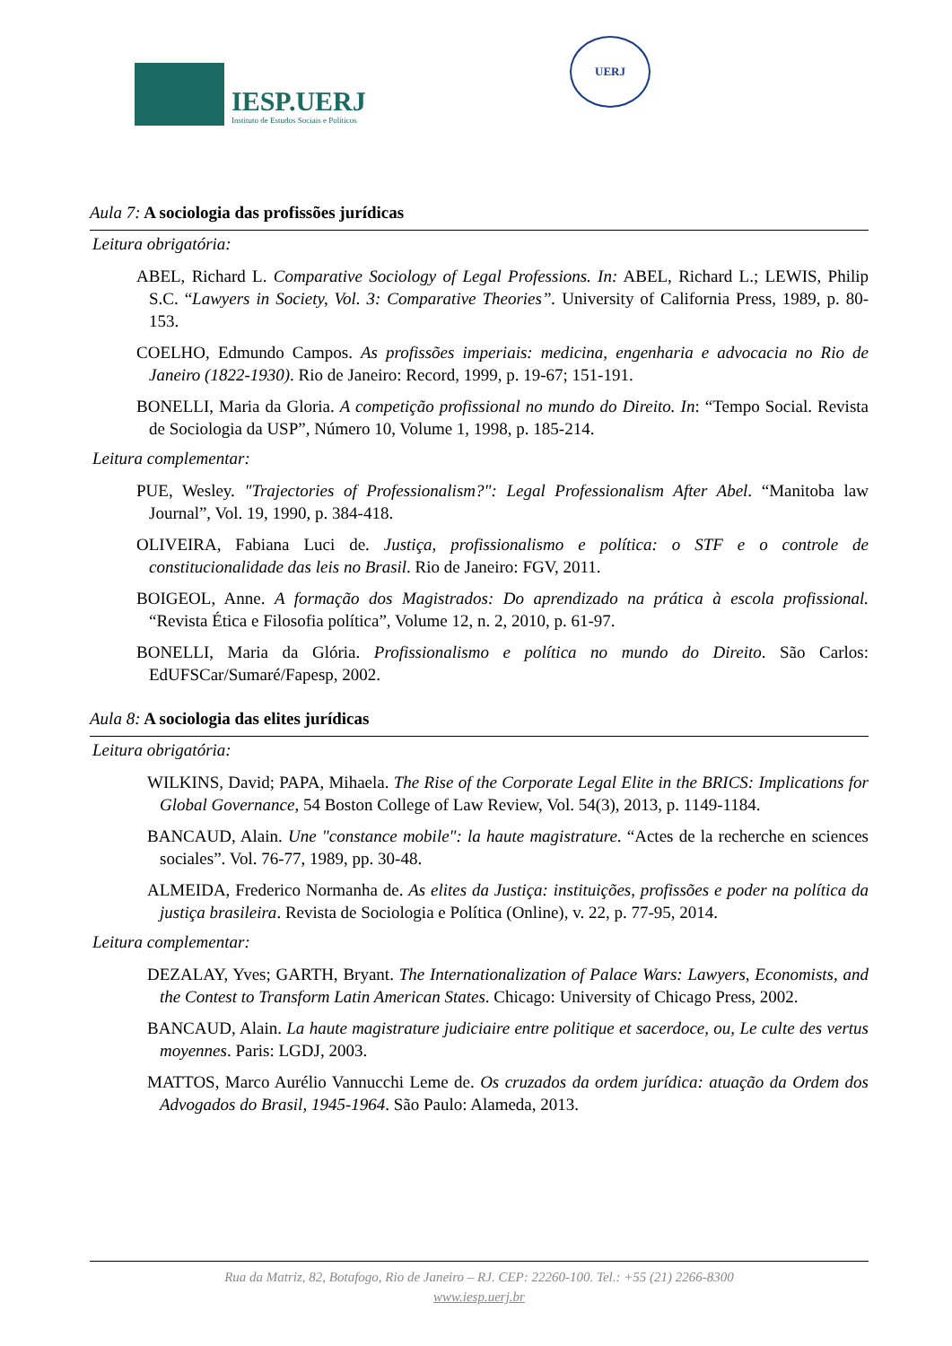IESP.UERJ
Instituto de Estudos Sociais e Políticos
UERJ
Aula 7: A sociologia das profissões jurídicas
Leitura obrigatória:
ABEL, Richard L. Comparative Sociology of Legal Professions. In: ABEL, Richard L.; LEWIS, Philip S.C. “Lawyers in Society, Vol. 3: Comparative Theories”. University of California Press, 1989, p. 80-153.
COELHO, Edmundo Campos. As profissões imperiais: medicina, engenharia e advocacia no Rio de Janeiro (1822-1930). Rio de Janeiro: Record, 1999, p. 19-67; 151-191.
BONELLI, Maria da Gloria. A competição profissional no mundo do Direito. In: “Tempo Social. Revista de Sociologia da USP”, Número 10, Volume 1, 1998, p. 185-214.
Leitura complementar:
PUE, Wesley. "Trajectories of Professionalism?": Legal Professionalism After Abel. “Manitoba law Journal”, Vol. 19, 1990, p. 384-418.
OLIVEIRA, Fabiana Luci de. Justiça, profissionalismo e política: o STF e o controle de constitucionalidade das leis no Brasil. Rio de Janeiro: FGV, 2011.
BOIGEOL, Anne. A formação dos Magistrados: Do aprendizado na prática à escola profissional. “Revista Ética e Filosofia política”, Volume 12, n. 2, 2010, p. 61-97.
BONELLI, Maria da Glória. Profissionalismo e política no mundo do Direito. São Carlos: EdUFSCar/Sumaré/Fapesp, 2002.
Aula 8: A sociologia das elites jurídicas
Leitura obrigatória:
WILKINS, David; PAPA, Mihaela. The Rise of the Corporate Legal Elite in the BRICS: Implications for Global Governance, 54 Boston College of Law Review, Vol. 54(3), 2013, p. 1149-1184.
BANCAUD, Alain. Une "constance mobile": la haute magistrature. “Actes de la recherche en sciences sociales”. Vol. 76-77, 1989, pp. 30-48.
ALMEIDA, Frederico Normanha de. As elites da Justiça: instituições, profissões e poder na política da justiça brasileira. Revista de Sociologia e Política (Online), v. 22, p. 77-95, 2014.
Leitura complementar:
DEZALAY, Yves; GARTH, Bryant. The Internationalization of Palace Wars: Lawyers, Economists, and the Contest to Transform Latin American States. Chicago: University of Chicago Press, 2002.
BANCAUD, Alain. La haute magistrature judiciaire entre politique et sacerdoce, ou, Le culte des vertus moyennes. Paris: LGDJ, 2003.
MATTOS, Marco Aurélio Vannucchi Leme de. Os cruzados da ordem jurídica: atuação da Ordem dos Advogados do Brasil, 1945-1964. São Paulo: Alameda, 2013.
Rua da Matriz, 82, Botafogo, Rio de Janeiro – RJ. CEP: 22260-100. Tel.: +55 (21) 2266-8300
www.iesp.uerj.br